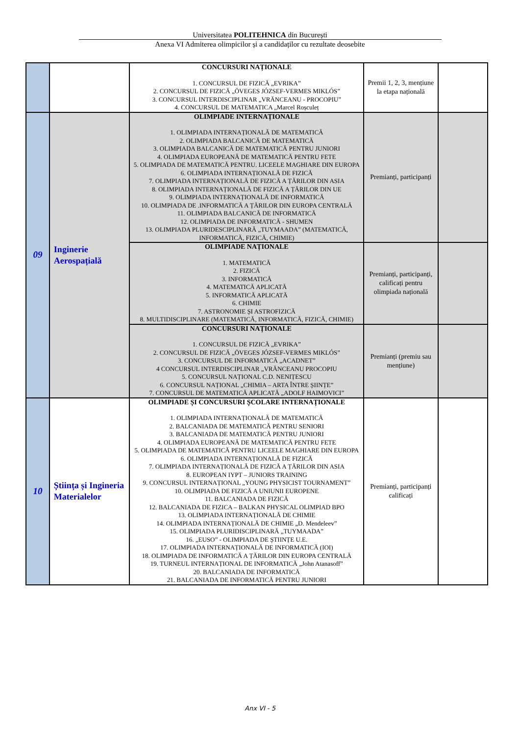Universitatea POLITEHNICA din București
Anexa VI Admiterea olimpicilor și a candidaților cu rezultate deosebite
| | | CONCURSURI NAȚIONALE 1. CONCURSUL DE FIZICĂ „EVRIKA” 2. CONCURSUL DE FIZICĂ „ÖVEGES JÓZSEF-VERMES MIKLÓS” 3. CONCURSUL INTERDISCIPLINAR „VRĂNCEANU - PROCOPIU” 4. CONCURSUL DE MATEMATICA „Marcel Roșculeț | Premii 1, 2, 3, mențiune la etapa națională | |
| 09 | Inginerie Aerospațială | OLIMPIADE INTERNAȚIONALE 1. OLIMPIADA INTERNAȚIONALĂ DE MATEMATICĂ 2. OLIMPIADA BALCANICĂ DE MATEMATICĂ 3. OLIMPIADA BALCANICĂ DE MATEMATICĂ PENTRU JUNIORI 4. OLIMPIADA EUROPEANĂ DE MATEMATICĂ PENTRU FETE 5. OLIMPIADA DE MATEMATICĂ PENTRU. LICEELE MAGHIARE DIN EUROPA 6. OLIMPIADA INTERNAȚIONALĂ DE FIZICĂ 7. OLIMPIADA INTERNAȚIONALĂ DE FIZICĂ A ȚĂRILOR DIN ASIA 8. OLIMPIADA INTERNAȚIONALĂ DE FIZICĂ A ȚĂRILOR DIN UE 9. OLIMPIADA INTERNAȚIONALĂ DE INFORMATICĂ 10. OLIMPIADA DE .INFORMATICĂ A ȚĂRILOR DIN EUROPA CENTRALĂ 11. OLIMPIADA BALCANICĂ DE INFORMATICĂ 12. OLIMPIADA DE INFORMATICĂ - SHUMEN 13. OLIMPIADA PLURIDESCIPLINARĂ „TUYMAADA” (MATEMATICĂ, INFORMATICĂ, FIZICĂ, CHIMIE) | Premianți, participanți | |
| | | OLIMPIADE NAȚIONALE 1. MATEMATICĂ 2. FIZICĂ 3. INFORMATICĂ 4. MATEMATICĂ APLICATĂ 5. INFORMATICĂ APLICATĂ 6. CHIMIE 7. ASTRONOMIE ȘI ASTROFIZICĂ 8. MULTIDISCIPLINARE (MATEMATICĂ, INFORMATICĂ, FIZICĂ, CHIMIE) | Premianți, participanți, calificați pentru olimpiada națională | |
| | | CONCURSURI NAȚIONALE 1. CONCURSUL DE FIZICĂ „EVRIKA” 2. CONCURSUL DE FIZICĂ „ÖVEGES JÓZSEF-VERMES MIKLÓS” 3. CONCURSUL DE INFORMATICĂ „ACADNET” 4 CONCURSUL INTERDISCIPLINAR „VRĂNCEANU PROCOPIU 5. CONCURSUL NAȚIONAL C.D. NENIȚESCU 6. CONCURSUL NAȚIONAL „CHIMIA – ARTA ÎNTRE ȘIINȚE” 7. CONCURSUL DE MATEMATICĂ APLICATĂ „ADOLF HAIMOVICI” | Premianți (premiu sau mențiune) | |
| 10 | Știința și Ingineria Materialelor | OLIMPIADE ȘI CONCURSURI ȘCOLARE INTERNAȚIONALE 1. OLIMPIADA INTERNAȚIONALĂ DE MATEMATICĂ 2. BALCANIADA DE MATEMATICĂ PENTRU SENIORI 3. BALCANIADA DE MATEMATICĂ PENTRU JUNIORI 4. OLIMPIADA EUROPEANĂ DE MATEMATICĂ PENTRU FETE 5. OLIMPIADA DE MATEMATICĂ PENTRU LICEELE MAGHIARE DIN EUROPA 6. OLIMPIADA INTERNAȚIONALĂ DE FIZICĂ 7. OLIMPIADA INTERNAȚIONALĂ DE FIZICĂ A ȚĂRILOR DIN ASIA 8. EUROPEAN IYPT – JUNIORS TRAINING 9. CONCURSUL INTERNAȚIONAL „YOUNG PHYSICIST TOURNAMENT” 10. OLIMPIADA DE FIZICĂ A UNIUNII EUROPENE 11. BALCANIADA DE FIZICĂ 12. BALCANIADA DE FIZICA – BALKAN PHYSICAL OLIMPIAD BPO 13. OLIMPIADA INTERNAȚIONALĂ DE CHIMIE 14. OLIMPIADA INTERNAȚIONALĂ DE CHIMIE „D. Mendeleev” 15. OLIMPIADA PLURIDISCIPLINARĂ „TUYMAADA” 16. „EUSO” - OLIMPIADA DE ȘTIINȚE U.E. 17. OLIMPIADA INTERNAȚIONALĂ DE INFORMATICĂ (IOI) 18. OLIMPIADA DE INFORMATICĂ A ȚĂRILOR DIN EUROPA CENTRALĂ 19. TURNEUL INTERNAȚIONAL DE INFORMATICĂ „John Atanasoff” 20. BALCANIADA DE INFORMATICĂ 21. BALCANIADA DE INFORMATICĂ PENTRU JUNIORI | Premianți, participanți calificați | |
Anx VI - 5